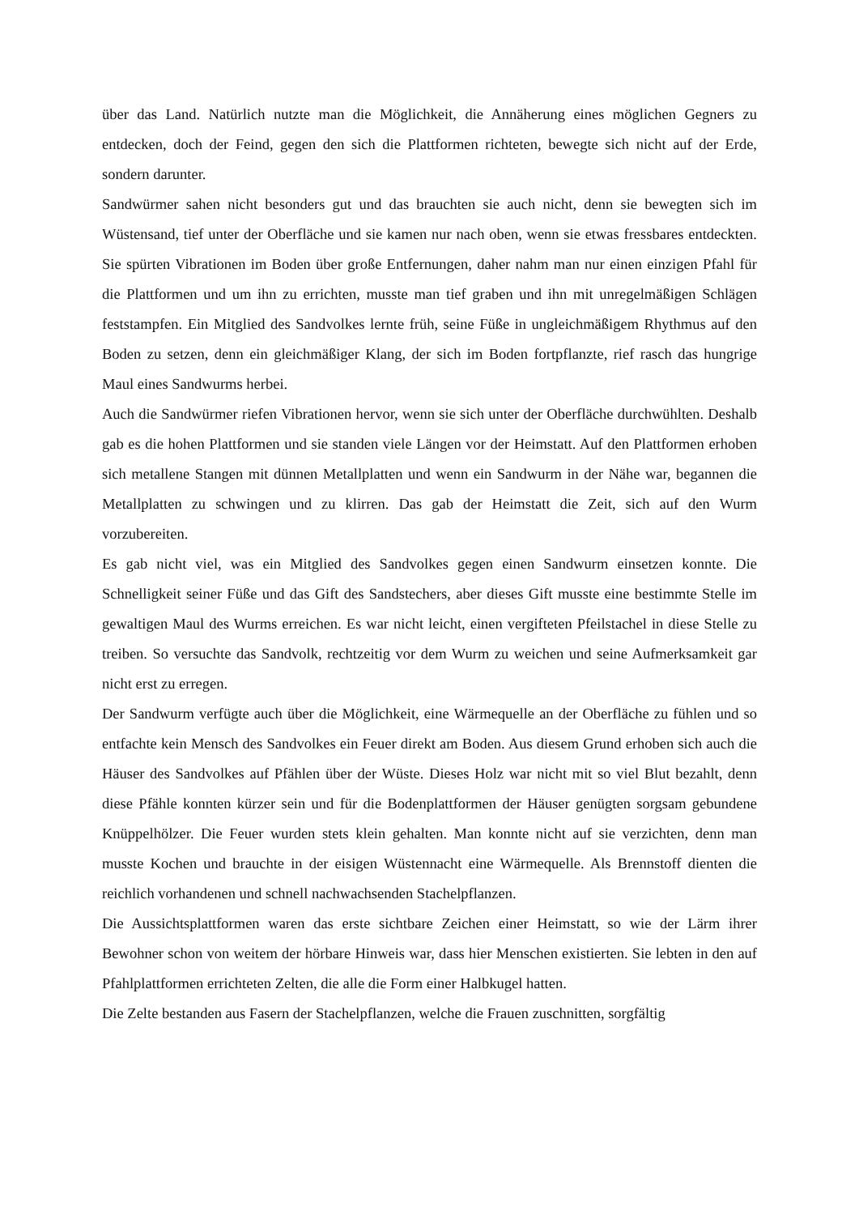über das Land. Natürlich nutzte man die Möglichkeit, die Annäherung eines möglichen Gegners zu entdecken, doch der Feind, gegen den sich die Plattformen richteten, bewegte sich nicht auf der Erde, sondern darunter.
Sandwürmer sahen nicht besonders gut und das brauchten sie auch nicht, denn sie bewegten sich im Wüstensand, tief unter der Oberfläche und sie kamen nur nach oben, wenn sie etwas fressbares entdeckten. Sie spürten Vibrationen im Boden über große Entfernungen, daher nahm man nur einen einzigen Pfahl für die Plattformen und um ihn zu errichten, musste man tief graben und ihn mit unregelmäßigen Schlägen feststampfen. Ein Mitglied des Sandvolkes lernte früh, seine Füße in ungleichmäßigem Rhythmus auf den Boden zu setzen, denn ein gleichmäßiger Klang, der sich im Boden fortpflanzte, rief rasch das hungrige Maul eines Sandwurms herbei.
Auch die Sandwürmer riefen Vibrationen hervor, wenn sie sich unter der Oberfläche durchwühlten. Deshalb gab es die hohen Plattformen und sie standen viele Längen vor der Heimstatt. Auf den Plattformen erhoben sich metallene Stangen mit dünnen Metallplatten und wenn ein Sandwurm in der Nähe war, begannen die Metallplatten zu schwingen und zu klirren. Das gab der Heimstatt die Zeit, sich auf den Wurm vorzubereiten.
Es gab nicht viel, was ein Mitglied des Sandvolkes gegen einen Sandwurm einsetzen konnte. Die Schnelligkeit seiner Füße und das Gift des Sandstechers, aber dieses Gift musste eine bestimmte Stelle im gewaltigen Maul des Wurms erreichen. Es war nicht leicht, einen vergifteten Pfeilstachel in diese Stelle zu treiben. So versuchte das Sandvolk, rechtzeitig vor dem Wurm zu weichen und seine Aufmerksamkeit gar nicht erst zu erregen.
Der Sandwurm verfügte auch über die Möglichkeit, eine Wärmequelle an der Oberfläche zu fühlen und so entfachte kein Mensch des Sandvolkes ein Feuer direkt am Boden. Aus diesem Grund erhoben sich auch die Häuser des Sandvolkes auf Pfählen über der Wüste. Dieses Holz war nicht mit so viel Blut bezahlt, denn diese Pfähle konnten kürzer sein und für die Bodenplattformen der Häuser genügten sorgsam gebundene Knüppelhölzer. Die Feuer wurden stets klein gehalten. Man konnte nicht auf sie verzichten, denn man musste Kochen und brauchte in der eisigen Wüstennacht eine Wärmequelle. Als Brennstoff dienten die reichlich vorhandenen und schnell nachwachsenden Stachelpflanzen.
Die Aussichtsplattformen waren das erste sichtbare Zeichen einer Heimstatt, so wie der Lärm ihrer Bewohner schon von weitem der hörbare Hinweis war, dass hier Menschen existierten. Sie lebten in den auf Pfahlplattformen errichteten Zelten, die alle die Form einer Halbkugel hatten.
Die Zelte bestanden aus Fasern der Stachelpflanzen, welche die Frauen zuschnitten, sorgfältig